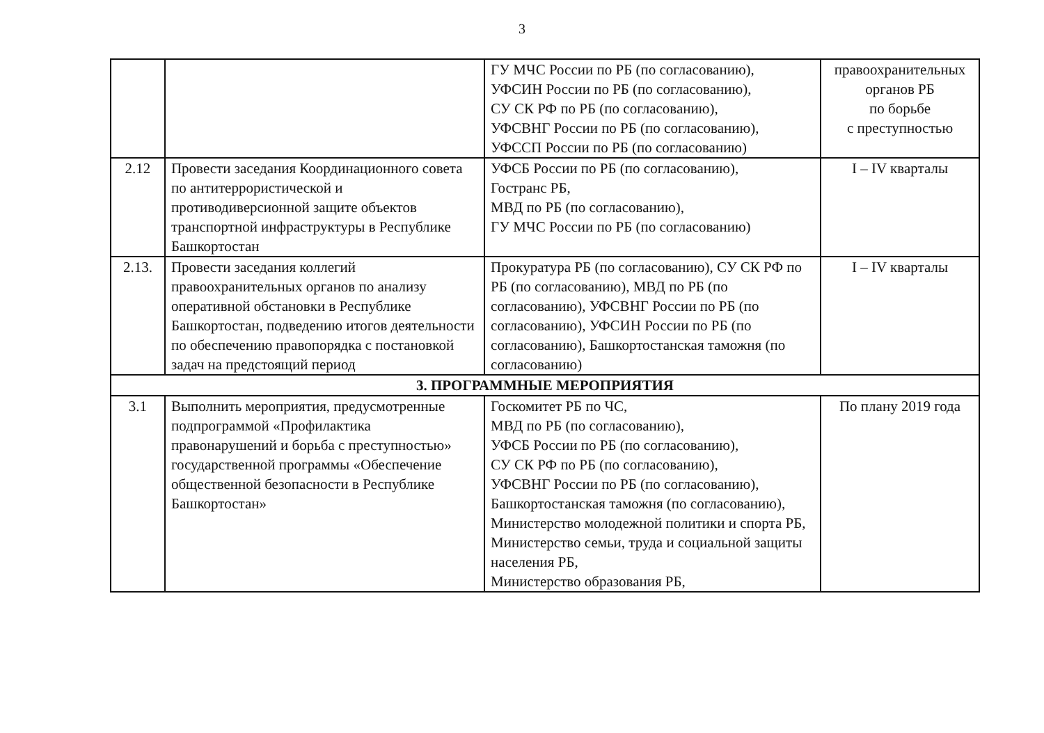3
| | | ГУ МЧС России по РБ (по согласованию), УФСИН России по РБ (по согласованию), СУ СК РФ по РБ (по согласованию), УФСВНГ России по РБ (по согласованию), УФССП России по РБ (по согласованию) | правоохранительных органов РБ по борьбе с преступностью |
| 2.12 | Провести заседания Координационного совета по антитеррористической и противодиверсионной защите объектов транспортной инфраструктуры в Республике Башкортостан | УФСБ России по РБ (по согласованию), Гостранс РБ, МВД по РБ (по согласованию), ГУ МЧС России по РБ (по согласованию) | I – IV кварталы |
| 2.13. | Провести заседания коллегий правоохранительных органов по анализу оперативной обстановки в Республике Башкортостан, подведению итогов деятельности по обеспечению правопорядка с постановкой задач на предстоящий период | Прокуратура РБ (по согласованию), СУ СК РФ по РБ (по согласованию), МВД по РБ (по согласованию), УФСВНГ России по РБ (по согласованию), УФСИН России по РБ (по согласованию), Башкортостанская таможня (по согласованию) | I – IV кварталы |
| 3. ПРОГРАММНЫЕ МЕРОПРИЯТИЯ | | | |
| 3.1 | Выполнить мероприятия, предусмотренные подпрограммой «Профилактика правонарушений и борьба с преступностью» государственной программы «Обеспечение общественной безопасности в Республике Башкортостан» | Госкомитет РБ по ЧС, МВД по РБ (по согласованию), УФСБ России по РБ (по согласованию), СУ СК РФ по РБ (по согласованию), УФСВНГ России по РБ (по согласованию), Башкортостанская таможня (по согласованию), Министерство молодежной политики и спорта РБ, Министерство семьи, труда и социальной защиты населения РБ, Министерство образования РБ, | По плану 2019 года |